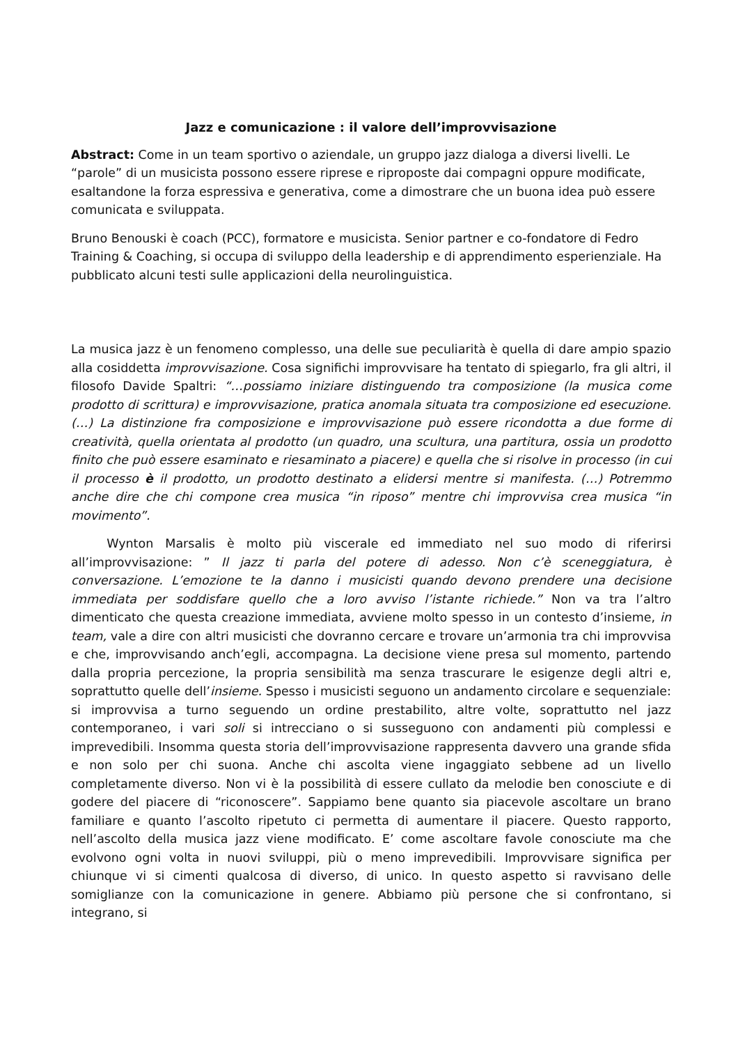Jazz e comunicazione : il valore dell’improvvisazione
Abstract: Come in un team sportivo o aziendale, un gruppo jazz dialoga a diversi livelli. Le “parole” di un musicista possono essere riprese e riproposte dai compagni oppure modificate, esaltandone la forza espressiva e generativa, come a dimostrare che un buona idea può essere comunicata e sviluppata.
Bruno Benouski è coach (PCC), formatore e musicista. Senior partner e co-fondatore di Fedro Training & Coaching, si occupa di sviluppo della leadership e di apprendimento esperienziale. Ha pubblicato alcuni testi sulle applicazioni della neurolinguistica.
La musica jazz è un fenomeno complesso, una delle sue peculiarità è quella di dare ampio spazio alla cosiddetta improvvisazione. Cosa significhi improvvisare ha tentato di spiegarlo, fra gli altri, il filosofo Davide Spaltri: “…possiamo iniziare distinguendo tra composizione (la musica come prodotto di scrittura) e improvvisazione, pratica anomala situata tra composizione ed esecuzione. (…) La distinzione fra composizione e improvvisazione può essere ricondotta a due forme di creatività, quella orientata al prodotto (un quadro, una scultura, una partitura, ossia un prodotto finito che può essere esaminato e riesaminato a piacere) e quella che si risolve in processo (in cui il processo è il prodotto, un prodotto destinato a elidersi mentre si manifesta. (…) Potremmo anche dire che chi compone crea musica “in riposo” mentre chi improvvisa crea musica “in movimento”.
Wynton Marsalis è molto più viscerale ed immediato nel suo modo di riferirsi all’improvvisazione: ” Il jazz ti parla del potere di adesso. Non c’è sceneggiatura, è conversazione. L’emozione te la danno i musicisti quando devono prendere una decisione immediata per soddisfare quello che a loro avviso l’istante richiede.” Non va tra l’altro dimenticato che questa creazione immediata, avviene molto spesso in un contesto d’insieme, in team, vale a dire con altri musicisti che dovranno cercare e trovare un’armonia tra chi improvvisa e che, improvvisando anch’egli, accompagna. La decisione viene presa sul momento, partendo dalla propria percezione, la propria sensibilità ma senza trascurare le esigenze degli altri e, soprattutto quelle dell’insieme. Spesso i musicisti seguono un andamento circolare e sequenziale: si improvvisa a turno seguendo un ordine prestabilito, altre volte, soprattutto nel jazz contemporaneo, i vari soli si intrecciano o si susseguono con andamenti più complessi e imprevedibili. Insomma questa storia dell’improvvisazione rappresenta davvero una grande sfida e non solo per chi suona. Anche chi ascolta viene ingaggiato sebbene ad un livello completamente diverso. Non vi è la possibilità di essere cullato da melodie ben conosciute e di godere del piacere di “riconoscere”. Sappiamo bene quanto sia piacevole ascoltare un brano familiare e quanto l’ascolto ripetuto ci permetta di aumentare il piacere. Questo rapporto, nell’ascolto della musica jazz viene modificato. E’ come ascoltare favole conosciute ma che evolvono ogni volta in nuovi sviluppi, più o meno imprevedibili. Improvvisare significa per chiunque vi si cimenti qualcosa di diverso, di unico. In questo aspetto si ravvisano delle somiglianze con la comunicazione in genere. Abbiamo più persone che si confrontano, si integrano, si